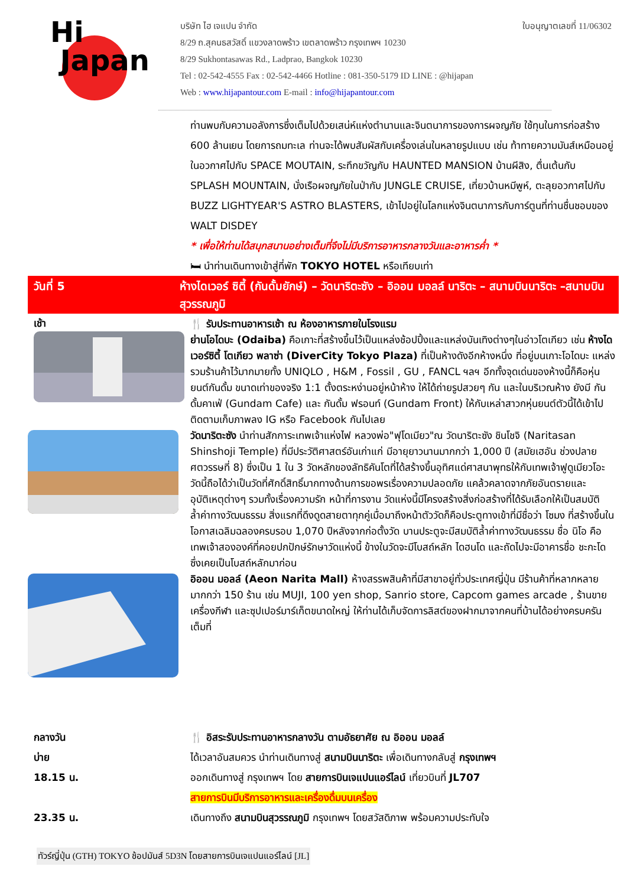Hi
Japan
บริษัท ไฮ เจแปน จำกัด ใบอนุญาตเลขที่ 11/06302
8/29 ถ.สุคนธสวัสดิ์ แขวงลาดพร้าว เขตลาดพร้าว กรุงเทพฯ 10230
8/29 Sukhontasawas Rd., Ladprao, Bangkok 10230
Tel : 02-542-4555 Fax : 02-542-4466 Hotline : 081-350-5179 ID LINE : @hijapan
Web : www.hijapantour.com E-mail : info@hijapantour.com
ท่านพบกับความอลังการซึ่งเต็มไปด้วยเสน่ห์แห่งตำนานและจินตนาการของการผจญภัย ใช้ทุนในการก่อสร้าง 600 ล้านเยน โดยการถมทะเล ท่านจะได้พบสัมผัสกับเครื่องเล่นในหลายรูปแบบ เช่น ท้าทายความมันส์เหมือนอยู่ในอวกาศไปกับ SPACE MOUTAIN, ระทึกขวัญกับ HAUNTED MANSION บ้านผีสิง, ตื่นเต้นกับ SPLASH MOUNTAIN, นั่งเรือผจญภัยในป่ากับ JUNGLE CRUISE, เที่ยวบ้านหมีพูห์, ตะลุยอวกาศไปกับ BUZZ LIGHTYEAR'S ASTRO BLASTERS, เข้าไปอยู่ในโลกแห่งจินตนาการกับการ์ตูนที่ท่านชื่นชอบของ WALT DISDEY
* เพื่อให้ท่านได้สนุกสนานอย่างเต็มที่จึงไม่มีบริการอาหารกลางวันและอาหารค่ำ *
🛏 นำท่านเดินทางเข้าสู่ที่พัก TOKYO HOTEL หรือเทียบเท่า
วันที่ 5 ห้างไดเวอร์ ซิตี้ (กันดั้มยักษ์) – วัดนาริตะซัง – อิออน มอลล์ นาริตะ – สนามบินนาริตะ –สนามบินสุวรรณภูมิ
เช้า
🍴 รับประทานอาหารเช้า ณ ห้องอาหารภายในโรงแรม
ย่านโอไดบะ (Odaiba) คือเกาะที่สร้างขึ้นไว้เป็นแหล่งช้อปปิ้งและแหล่งบันเทิงต่างๆในอ่าวโตเกียว เช่น ห้างไดเวอร์ซิตี้ โตเกียว พลาซ่า (DiverCity Tokyo Plaza) ที่เป็นห้างดังอีกห้างหนึ่ง ที่อยู่บนเกาะโอไดบะ แหล่งรวมร้านค้าไว้มากมายทั้ง UNIQLO , H&M , Fossil , GU , FANCL ฯลฯ อีกทั้งจุดเด่นของห้างนี้ก็คือหุ่นยนต์กันดั้ม ขนาดเท่าของจริง 1:1 ตั้งตระหง่านอยู่หน้าห้าง ให้ได้ถ่ายรูปสวยๆ กัน และในบริเวณห้าง ยังมี กันดั้มคาเฟ่ (Gundam Cafe) และ กันดั้ม ฟรอนท์ (Gundam Front) ให้กับเหล่าสาวกหุ่นยนต์ตัวนี้ได้เข้าไปติดตามเก็บภาพลง IG หรือ Facebook กันไปเลย
วัดนาริตะซัง นำท่านสักการะเทพเจ้าแห่งไฟ หลวงพ่อ"ฟุโดเมียว"ณ วัดนาริตะซัง ชินโชจิ (Naritasan Shinshoji Temple) ที่มีประวัติศาสตร์อันเก่าแก่ มีอายุยาวนานมากกว่า 1,000 ปี (สมัยเฮอัน ช่วงปลายศตวรรษที่ 8) ซึ่งเป็น 1 ใน 3 วัดหลักของลัทธิคันโตที่ได้สร้างขึ้นอุทิศแด่ศาสนาพุทธให้กับเทพเจ้าฟูดูเมียวโอะ วัดนี้ถือได้ว่าเป็นวัดที่ศักดิ์สิทธิ์มากทางด้านการขอพรเรื่องความปลอดภัย แคล้วคลาดจากภัยอันตรายและอุบัติเหตุต่างๆ รวมทั้งเรื่องความรัก หน้าที่การงาน วัดแห่งนี้มีโครงสร้างสิ่งก่อสร้างที่ได้รับเลือกให้เป็นสมบัติล้ำค่าทางวัฒนธรรม สิ่งแรกที่ดึงดูดสายตาทุกคู่เมื่อมาถึงหน้าตัววัดก็คือประตูทางเข้าที่มีชื่อว่า โซมง ที่สร้างขึ้นในโอกาสเฉลิมฉลองครบรอบ 1,070 ปีหลังจากก่อตั้งวัด บานประตูจะมีสมบัติล้ำค่าทางวัฒนธรรม ชื่อ นิโอ คือเทพเจ้าสององค์ที่คอยปกปักษ์รักษาวัดแห่งนี้ ข้างในวัดจะมีโบสถ์หลัก ไดฮนโด และถัดไปจะมีอาคารชื่อ ชะกะโด ซึ่งเคยเป็นโบสถ์หลักมาก่อน
อิออน มอลล์ (Aeon Narita Mall) ห้างสรรพสินค้าที่มีสาขาอยู่ทั่วประเทศญี่ปุ่น มีร้านค้าที่หลากหลายมากกว่า 150 ร้าน เช่น MUJI, 100 yen shop, Sanrio store, Capcom games arcade , ร้านขายเครื่องกีฬา และซุปเปอร์มาร์เก็ตขนาดใหญ่ ให้ท่านได้เก็บจัดการลิสต์ของฝากมาจากคนที่บ้านได้อย่างครบครันเต็มที่
กลางวัน
บ่าย
18.15 น.
23.35 น.
🍴 อิสระรับประทานอาหารกลางวัน ตามอัธยาศัย ณ อิออน มอลล์
ได้เวลาอันสมควร นำท่านเดินทางสู่ สนามบินนาริตะ เพื่อเดินทางกลับสู่ กรุงเทพฯ
ออกเดินทางสู่ กรุงเทพฯ โดย สายการบินเจแปนแอร์ไลน์ เที่ยวบินที่ JL707
สายการบินมีบริการอาหารและเครื่องดื่มบนเครื่อง
เดินทางถึง สนามบินสุวรรณภูมิ กรุงเทพฯ โดยสวัสดิภาพ พร้อมความประทับใจ
ทัวร์ญี่ปุ่น (GTH) TOKYO ช้อปมันส์ 5D3N โดยสายการบินเจแปนแอร์ไลน์ [JL]